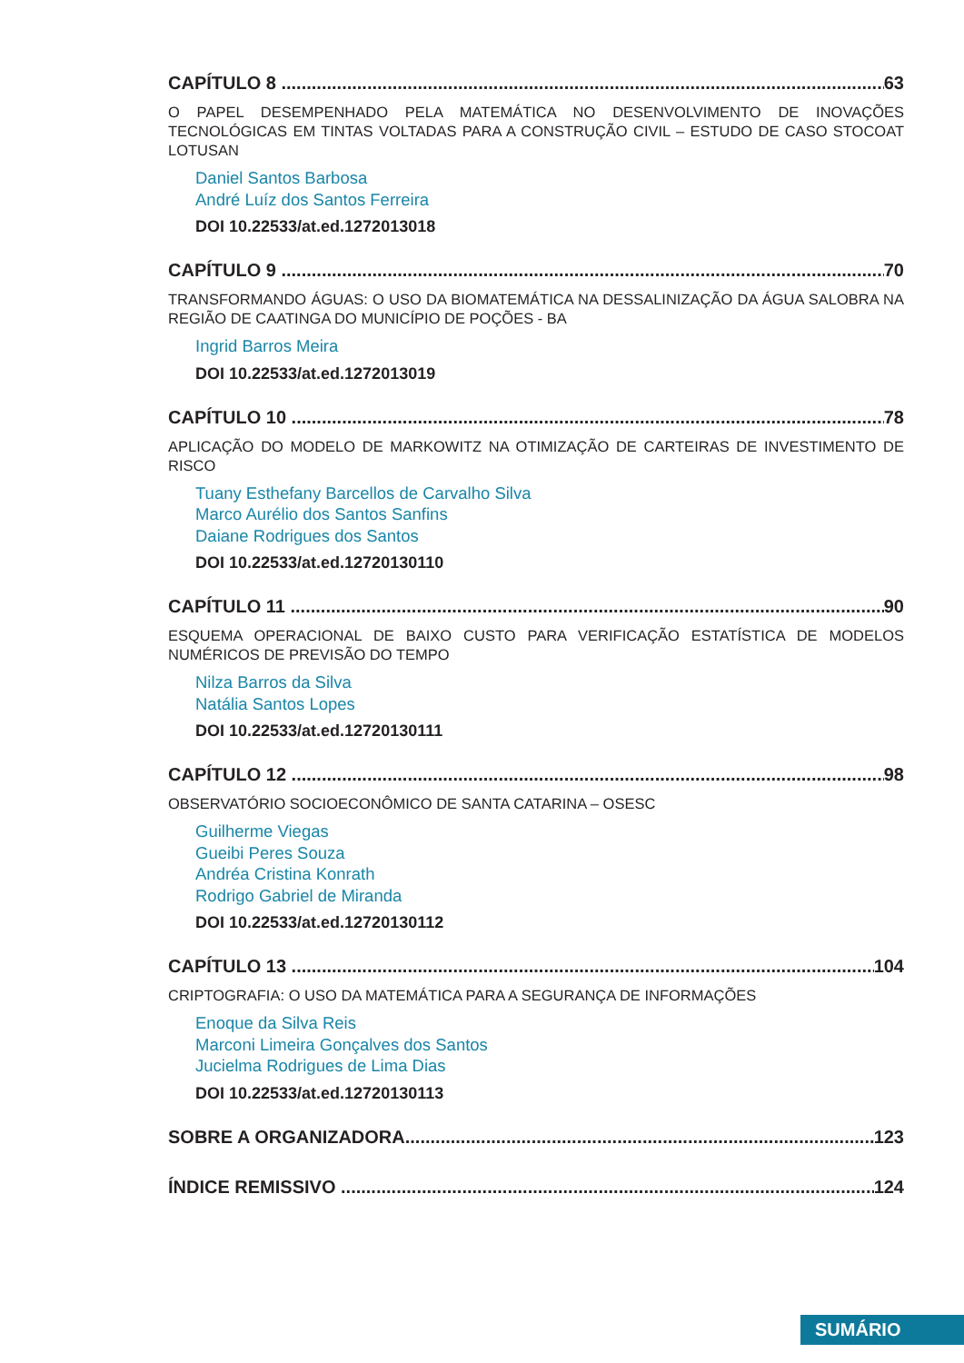CAPÍTULO 8 63
O PAPEL DESEMPENHADO PELA MATEMÁTICA NO DESENVOLVIMENTO DE INOVAÇÕES TECNOLÓGICAS EM TINTAS VOLTADAS PARA A CONSTRUÇÃO CIVIL – ESTUDO DE CASO STOCOAT LOTUSAN
Daniel Santos Barbosa
André Luíz dos Santos Ferreira
DOI 10.22533/at.ed.1272013018
CAPÍTULO 9 70
TRANSFORMANDO ÁGUAS: O USO DA BIOMATEMÁTICA NA DESSALINIZAÇÃO DA ÁGUA SALOBRA NA REGIÃO DE CAATINGA DO MUNICÍPIO DE POÇÕES - BA
Ingrid Barros Meira
DOI 10.22533/at.ed.1272013019
CAPÍTULO 10 78
APLICAÇÃO DO MODELO DE MARKOWITZ NA OTIMIZAÇÃO DE CARTEIRAS DE INVESTIMENTO DE RISCO
Tuany Esthefany Barcellos de Carvalho Silva
Marco Aurélio dos Santos Sanfins
Daiane Rodrigues dos Santos
DOI 10.22533/at.ed.12720130110
CAPÍTULO 11 90
ESQUEMA OPERACIONAL DE BAIXO CUSTO PARA VERIFICAÇÃO ESTATÍSTICA DE MODELOS NUMÉRICOS DE PREVISÃO DO TEMPO
Nilza Barros da Silva
Natália Santos Lopes
DOI 10.22533/at.ed.12720130111
CAPÍTULO 12 98
OBSERVATÓRIO SOCIOECONÔMICO DE SANTA CATARINA – OSESC
Guilherme Viegas
Gueibi Peres Souza
Andréa Cristina Konrath
Rodrigo Gabriel de Miranda
DOI 10.22533/at.ed.12720130112
CAPÍTULO 13 104
CRIPTOGRAFIA: O USO DA MATEMÁTICA PARA A SEGURANÇA DE INFORMAÇÕES
Enoque da Silva Reis
Marconi Limeira Gonçalves dos Santos
Jucielma Rodrigues de Lima Dias
DOI 10.22533/at.ed.12720130113
SOBRE A ORGANIZADORA 123
ÍNDICE REMISSIVO 124
SUMÁRIO